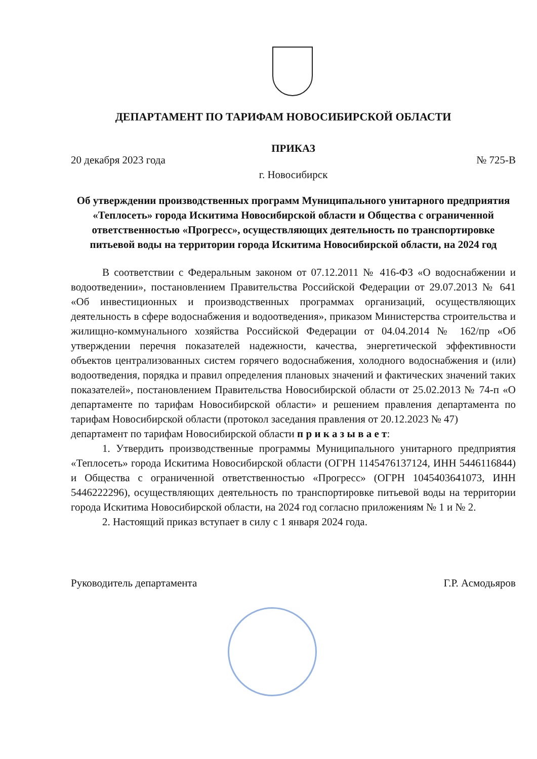ДЕПАРТАМЕНТ ПО ТАРИФАМ НОВОСИБИРСКОЙ ОБЛАСТИ
ПРИКАЗ
20 декабря 2023 года № 725-В
г. Новосибирск
Об утверждении производственных программ Муниципального унитарного предприятия «Теплосеть» города Искитима Новосибирской области и Общества с ограниченной ответственностью «Прогресс», осуществляющих деятельность по транспортировке питьевой воды на территории города Искитима Новосибирской области, на 2024 год
В соответствии с Федеральным законом от 07.12.2011 № 416-ФЗ «О водоснабжении и водоотведении», постановлением Правительства Российской Федерации от 29.07.2013 № 641 «Об инвестиционных и производственных программах организаций, осуществляющих деятельность в сфере водоснабжения и водоотведения», приказом Министерства строительства и жилищно-коммунального хозяйства Российской Федерации от 04.04.2014 № 162/пр «Об утверждении перечня показателей надежности, качества, энергетической эффективности объектов централизованных систем горячего водоснабжения, холодного водоснабжения и (или) водоотведения, порядка и правил определения плановых значений и фактических значений таких показателей», постановлением Правительства Новосибирской области от 25.02.2013 № 74-п «О департаменте по тарифам Новосибирской области» и решением правления департамента по тарифам Новосибирской области (протокол заседания правления от 20.12.2023 № 47)
департамент по тарифам Новосибирской области п р и к а з ы в а е т:
1. Утвердить производственные программы Муниципального унитарного предприятия «Теплосеть» города Искитима Новосибирской области (ОГРН 1145476137124, ИНН 5446116844) и Общества с ограниченной ответственностью «Прогресс» (ОГРН 1045403641073, ИНН 5446222296), осуществляющих деятельность по транспортировке питьевой воды на территории города Искитима Новосибирской области, на 2024 год согласно приложениям № 1 и № 2.
2. Настоящий приказ вступает в силу с 1 января 2024 года.
Руководитель департамента Г.Р. Асмодьяров